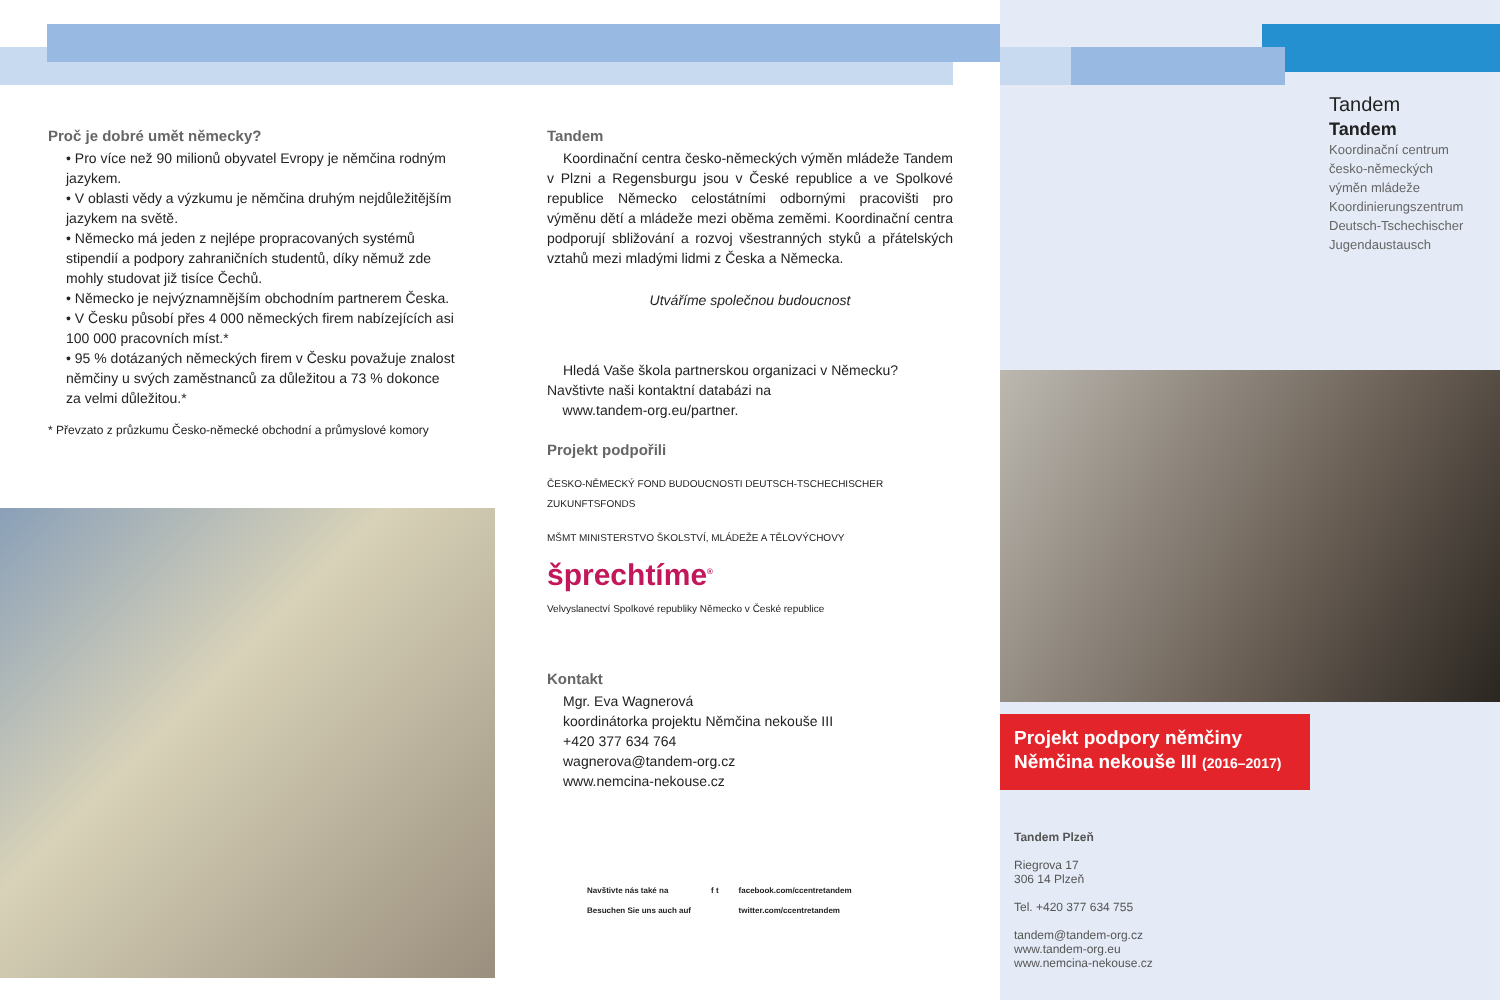Proč je dobré umět německy?
• Pro více než 90 milionů obyvatel Evropy je němčina rodným jazykem.
• V oblasti vědy a výzkumu je němčina druhým nejdůležitějším jazykem na světě.
• Německo má jeden z nejlépe propracovaných systémů stipendií a podpory zahraničních studentů, díky němuž zde mohly studovat již tisíce Čechů.
• Německo je nejvýznamnějším obchodním partnerem Česka.
• V Česku působí přes 4 000 německých firem nabízejících asi 100 000 pracovních míst.*
• 95 % dotázaných německých firem v Česku považuje znalost němčiny u svých zaměstnanců za důležitou a 73 % dokonce za velmi důležitou.*
* Převzato z průzkumu Česko-německé obchodní a průmyslové komory
Tandem
Koordinační centra česko-německých výměn mládeže Tandem v Plzni a Regensburgu jsou v České republice a ve Spolkové republice Německo celostátními odbornými pracovišti pro výměnu dětí a mládeže mezi oběma zeměmi. Koordinační centra podporují sbližování a rozvoj všestranných styků a přátelských vztahů mezi mladými lidmi z Česka a Německa.
Utváříme společnou budoucnost
Hledá Vaše škola partnerskou organizaci v Německu? Navštivte naši kontaktní databázi na
www.tandem-org.eu/partner.
Projekt podpořili
ČESKO-NĚMECKÝ FOND BUDOUCNOSTI DEUTSCH-TSCHECHISCHER ZUKUNFTSFONDS MŠMT MINISTERSTVO ŠKOLSTVÍ, MLÁDEŽE A TĚLOVÝCHOVY šprechtíme<sup>®</sup> Velvyslanectví Spolkové republiky Německo v České republice
Kontakt
Mgr. Eva Wagnerová
koordinátorka projektu Němčina nekouše III
+420 377 634 764
wagnerova@tandem-org.cz
www.nemcina-nekouse.cz
Navštivte nás také na
Besuchen Sie uns auch auf f t facebook.com/ccentretandem
twitter.com/ccentretandem
Tandem
Tandem
Koordinační centrum
česko-německých
výměn mládeže
Koordinierungszentrum
Deutsch-Tschechischer
Jugendaustausch
Projekt podpory němčiny
Němčina nekouše III (2016–2017)
Tandem Plzeň
Riegrova 17
306 14 Plzeň
Tel. +420 377 634 755
tandem@tandem-org.cz
www.tandem-org.eu
www.nemcina-nekouse.cz